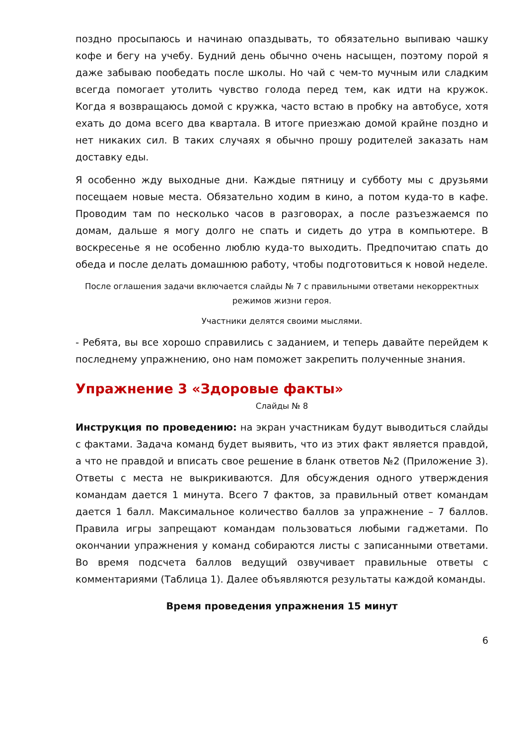поздно просыпаюсь и начинаю опаздывать, то обязательно выпиваю чашку кофе и бегу на учебу. Будний день обычно очень насыщен, поэтому порой я даже забываю пообедать после школы. Но чай с чем-то мучным или сладким всегда помогает утолить чувство голода перед тем, как идти на кружок. Когда я возвращаюсь домой с кружка, часто встаю в пробку на автобусе, хотя ехать до дома всего два квартала. В итоге приезжаю домой крайне поздно и нет никаких сил. В таких случаях я обычно прошу родителей заказать нам доставку еды.
Я особенно жду выходные дни. Каждые пятницу и субботу мы с друзьями посещаем новые места. Обязательно ходим в кино, а потом куда-то в кафе. Проводим там по несколько часов в разговорах, а после разъезжаемся по домам, дальше я могу долго не спать и сидеть до утра в компьютере. В воскресенье я не особенно люблю куда-то выходить. Предпочитаю спать до обеда и после делать домашнюю работу, чтобы подготовиться к новой неделе.
После оглашения задачи включается слайды № 7 с правильными ответами некорректных режимов жизни героя.
Участники делятся своими мыслями.
- Ребята, вы все хорошо справились с заданием, и теперь давайте перейдем к последнему упражнению, оно нам поможет закрепить полученные знания.
Упражнение 3 «Здоровые факты»
Слайды № 8
Инструкция по проведению: на экран участникам будут выводиться слайды с фактами. Задача команд будет выявить, что из этих факт является правдой, а что не правдой и вписать свое решение в бланк ответов №2 (Приложение 3). Ответы с места не выкрикиваются. Для обсуждения одного утверждения командам дается 1 минута. Всего 7 фактов, за правильный ответ командам дается 1 балл. Максимальное количество баллов за упражнение – 7 баллов. Правила игры запрещают командам пользоваться любыми гаджетами. По окончании упражнения у команд собираются листы с записанными ответами. Во время подсчета баллов ведущий озвучивает правильные ответы с комментариями (Таблица 1). Далее объявляются результаты каждой команды.
Время проведения упражнения 15 минут
6